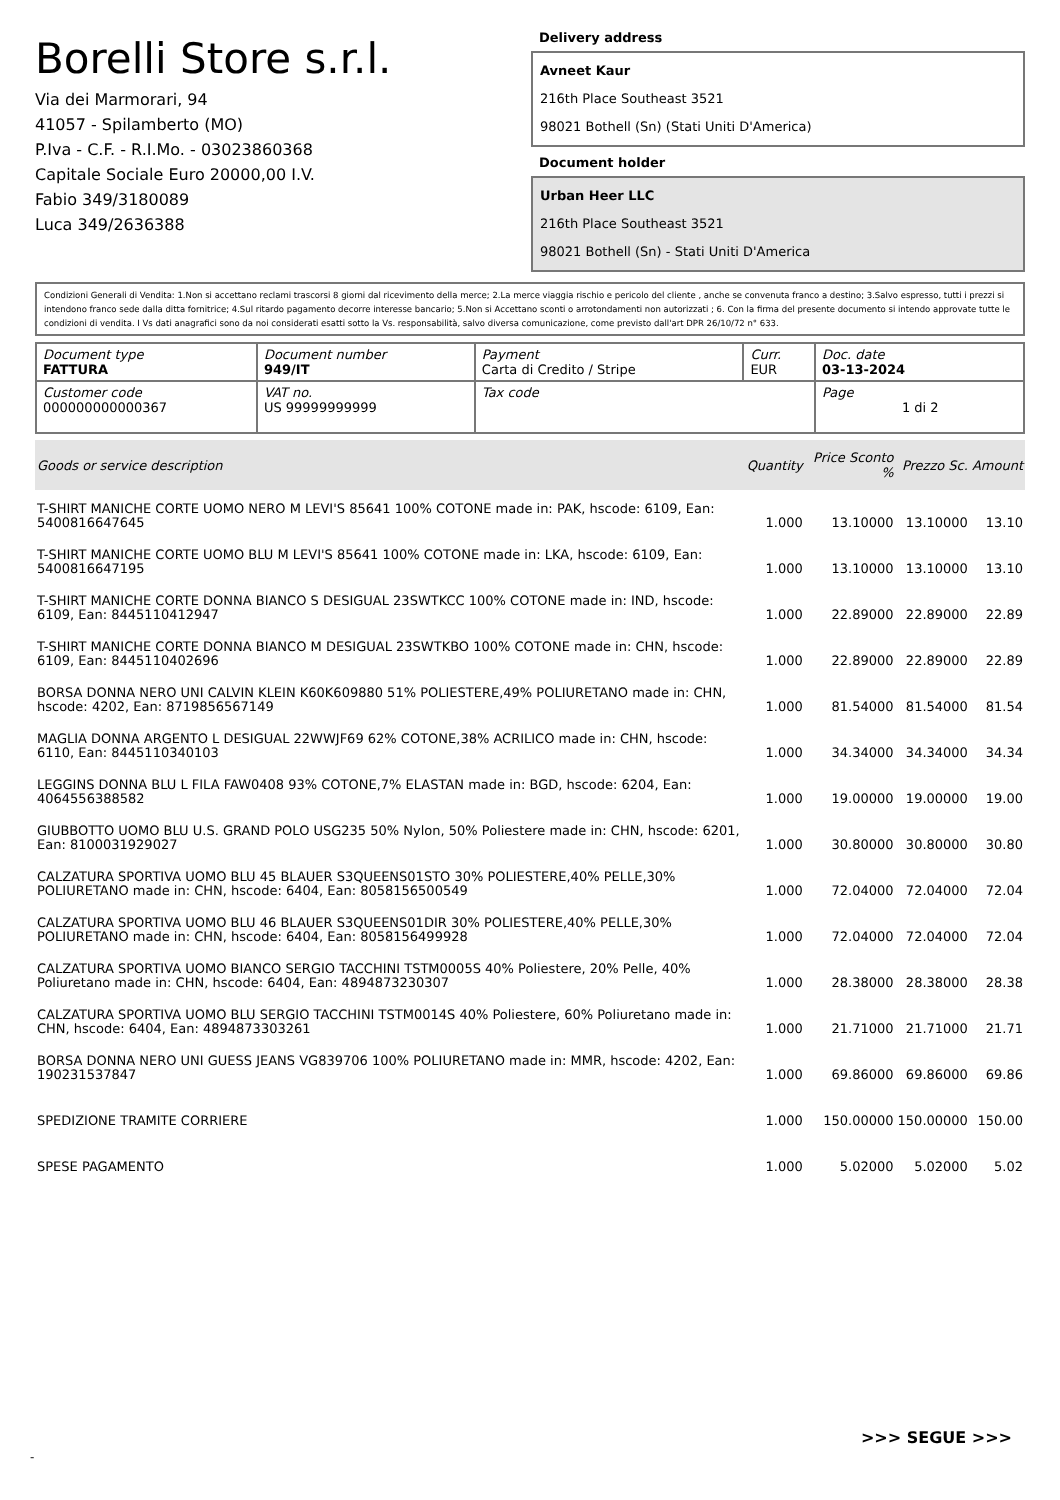Borelli Store s.r.l.
Via dei Marmorari, 94
41057 - Spilamberto (MO)
P.Iva - C.F. - R.I.Mo. - 03023860368
Capitale Sociale Euro 20000,00 I.V.
Fabio 349/3180089
Luca 349/2636388
Delivery address
Avneet Kaur
216th Place Southeast 3521
98021 Bothell (Sn) (Stati Uniti D'America)
Document holder
Urban Heer LLC
216th Place Southeast 3521
98021 Bothell (Sn) - Stati Uniti D'America
Condizioni Generali di Vendita: 1.Non si accettano reclami trascorsi 8 giorni dal ricevimento della merce; 2.La merce viaggia rischio e pericolo del cliente , anche se convenuta franco a destino; 3.Salvo espresso, tutti i prezzi si intendono franco sede dalla ditta fornitrice; 4.Sul ritardo pagamento decorre interesse bancario; 5.Non si Accettano sconti o arrotondamenti non autorizzati ; 6. Con la firma del presente documento si intendo approvate tutte le condizioni di vendita. I Vs dati anagrafici sono da noi considerati esatti sotto la Vs. responsabilità, salvo diversa comunicazione, come previsto dall'art DPR 26/10/72 n° 633.
| Document type FATTURA | Document number 949/IT | Payment Carta di Credito / Stripe | Curr. EUR | Doc. date 03-13-2024 |
| Customer code 000000000000367 | VAT no. US 99999999999 | Tax code | | Page 1 di 2 |
| Goods or service description | Quantity | Price Sconto % | Prezzo Sc. | Amount |
| --- | --- | --- | --- | --- |
| T-SHIRT MANICHE CORTE UOMO NERO M LEVI'S 85641 100% COTONE made in: PAK, hscode: 6109, Ean: 5400816647645 | 1.000 | 13.10000 | 13.10000 | 13.10 |
| T-SHIRT MANICHE CORTE UOMO BLU M LEVI'S 85641 100% COTONE made in: LKA, hscode: 6109, Ean: 5400816647195 | 1.000 | 13.10000 | 13.10000 | 13.10 |
| T-SHIRT MANICHE CORTE DONNA BIANCO S DESIGUAL 23SWTKCC 100% COTONE made in: IND, hscode: 6109, Ean: 8445110412947 | 1.000 | 22.89000 | 22.89000 | 22.89 |
| T-SHIRT MANICHE CORTE DONNA BIANCO M DESIGUAL 23SWTKBO 100% COTONE made in: CHN, hscode: 6109, Ean: 8445110402696 | 1.000 | 22.89000 | 22.89000 | 22.89 |
| BORSA DONNA NERO UNI CALVIN KLEIN K60K609880 51% POLIESTERE,49% POLIURETANO made in: CHN, hscode: 4202, Ean: 8719856567149 | 1.000 | 81.54000 | 81.54000 | 81.54 |
| MAGLIA DONNA ARGENTO L DESIGUAL 22WWJF69 62% COTONE,38% ACRILICO made in: CHN, hscode: 6110, Ean: 8445110340103 | 1.000 | 34.34000 | 34.34000 | 34.34 |
| LEGGINS DONNA BLU L FILA FAW0408 93% COTONE,7% ELASTAN made in: BGD, hscode: 6204, Ean: 4064556388582 | 1.000 | 19.00000 | 19.00000 | 19.00 |
| GIUBBOTTO UOMO BLU U.S. GRAND POLO USG235 50% Nylon, 50% Poliestere made in: CHN, hscode: 6201, Ean: 8100031929027 | 1.000 | 30.80000 | 30.80000 | 30.80 |
| CALZATURA SPORTIVA UOMO BLU 45 BLAUER S3QUEENS01STO 30% POLIESTERE,40% PELLE,30% POLIURETANO made in: CHN, hscode: 6404, Ean: 8058156500549 | 1.000 | 72.04000 | 72.04000 | 72.04 |
| CALZATURA SPORTIVA UOMO BLU 46 BLAUER S3QUEENS01DIR 30% POLIESTERE,40% PELLE,30% POLIURETANO made in: CHN, hscode: 6404, Ean: 8058156499928 | 1.000 | 72.04000 | 72.04000 | 72.04 |
| CALZATURA SPORTIVA UOMO BIANCO SERGIO TACCHINI TSTM0005S 40% Poliestere, 20% Pelle, 40% Poliuretano made in: CHN, hscode: 6404, Ean: 4894873230307 | 1.000 | 28.38000 | 28.38000 | 28.38 |
| CALZATURA SPORTIVA UOMO BLU SERGIO TACCHINI TSTM0014S 40% Poliestere, 60% Poliuretano made in: CHN, hscode: 6404, Ean: 4894873303261 | 1.000 | 21.71000 | 21.71000 | 21.71 |
| BORSA DONNA NERO UNI GUESS JEANS VG839706 100% POLIURETANO made in: MMR, hscode: 4202, Ean: 190231537847 | 1.000 | 69.86000 | 69.86000 | 69.86 |
| SPEDIZIONE TRAMITE CORRIERE | 1.000 | 150.00000 | 150.00000 | 150.00 |
| SPESE PAGAMENTO | 1.000 | 5.02000 | 5.02000 | 5.02 |
>>> SEGUE >>>
-